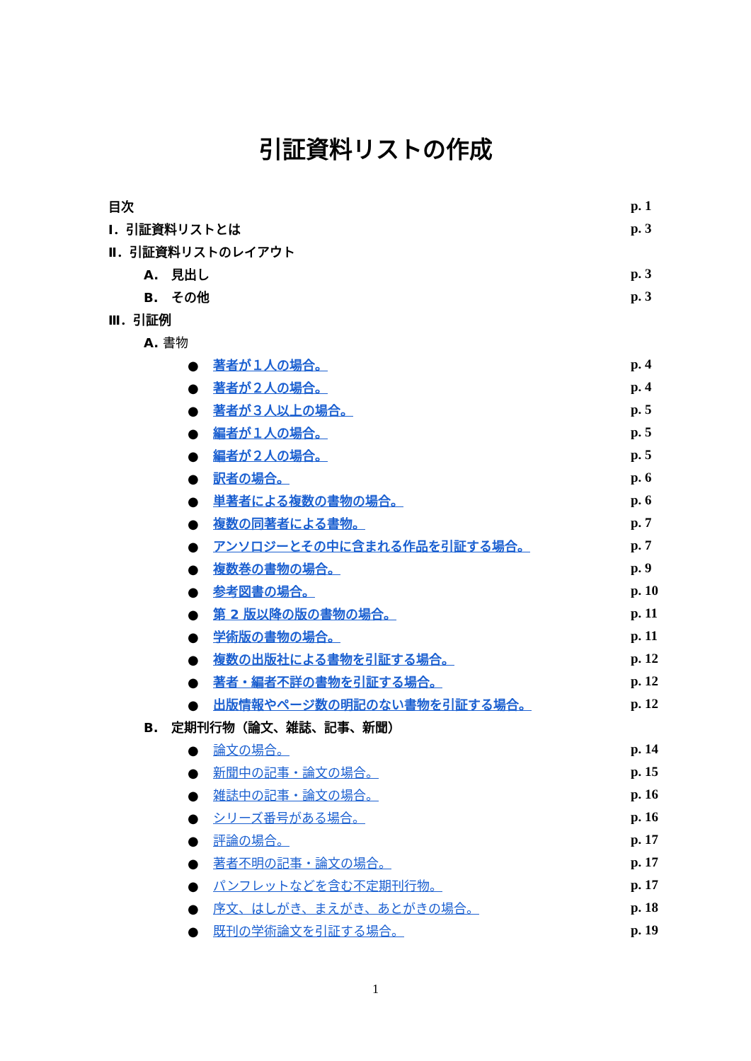引証資料リストの作成
目次 p. 1
Ⅰ．引証資料リストとは p. 3
Ⅱ．引証資料リストのレイアウト
A.　見出し p. 3
B.　その他 p. 3
Ⅲ．引証例
A. 書物
● 著者が１人の場合。 p. 4
● 著者が２人の場合。 p. 4
● 著者が３人以上の場合。 p. 5
● 編者が１人の場合。 p. 5
● 編者が２人の場合。 p. 5
● 訳者の場合。 p. 6
● 単著者による複数の書物の場合。 p. 6
● 複数の同著者による書物。 p. 7
● アンソロジーとその中に含まれる作品を引証する場合。 p. 7
● 複数巻の書物の場合。 p. 9
● 参考図書の場合。 p. 10
● 第 2 版以降の版の書物の場合。 p. 11
● 学術版の書物の場合。 p. 11
● 複数の出版社による書物を引証する場合。 p. 12
● 著者・編者不詳の書物を引証する場合。 p. 12
● 出版情報やページ数の明記のない書物を引証する場合。 p. 12
B.　定期刊行物（論文、雑誌、記事、新聞）
● 論文の場合。 p. 14
● 新聞中の記事・論文の場合。 p. 15
● 雑誌中の記事・論文の場合。 p. 16
● シリーズ番号がある場合。 p. 16
● 評論の場合。 p. 17
● 著者不明の記事・論文の場合。 p. 17
● パンフレットなどを含む不定期刊行物。 p. 17
● 序文、はしがき、まえがき、あとがきの場合。 p. 18
● 既刊の学術論文を引証する場合。 p. 19
1